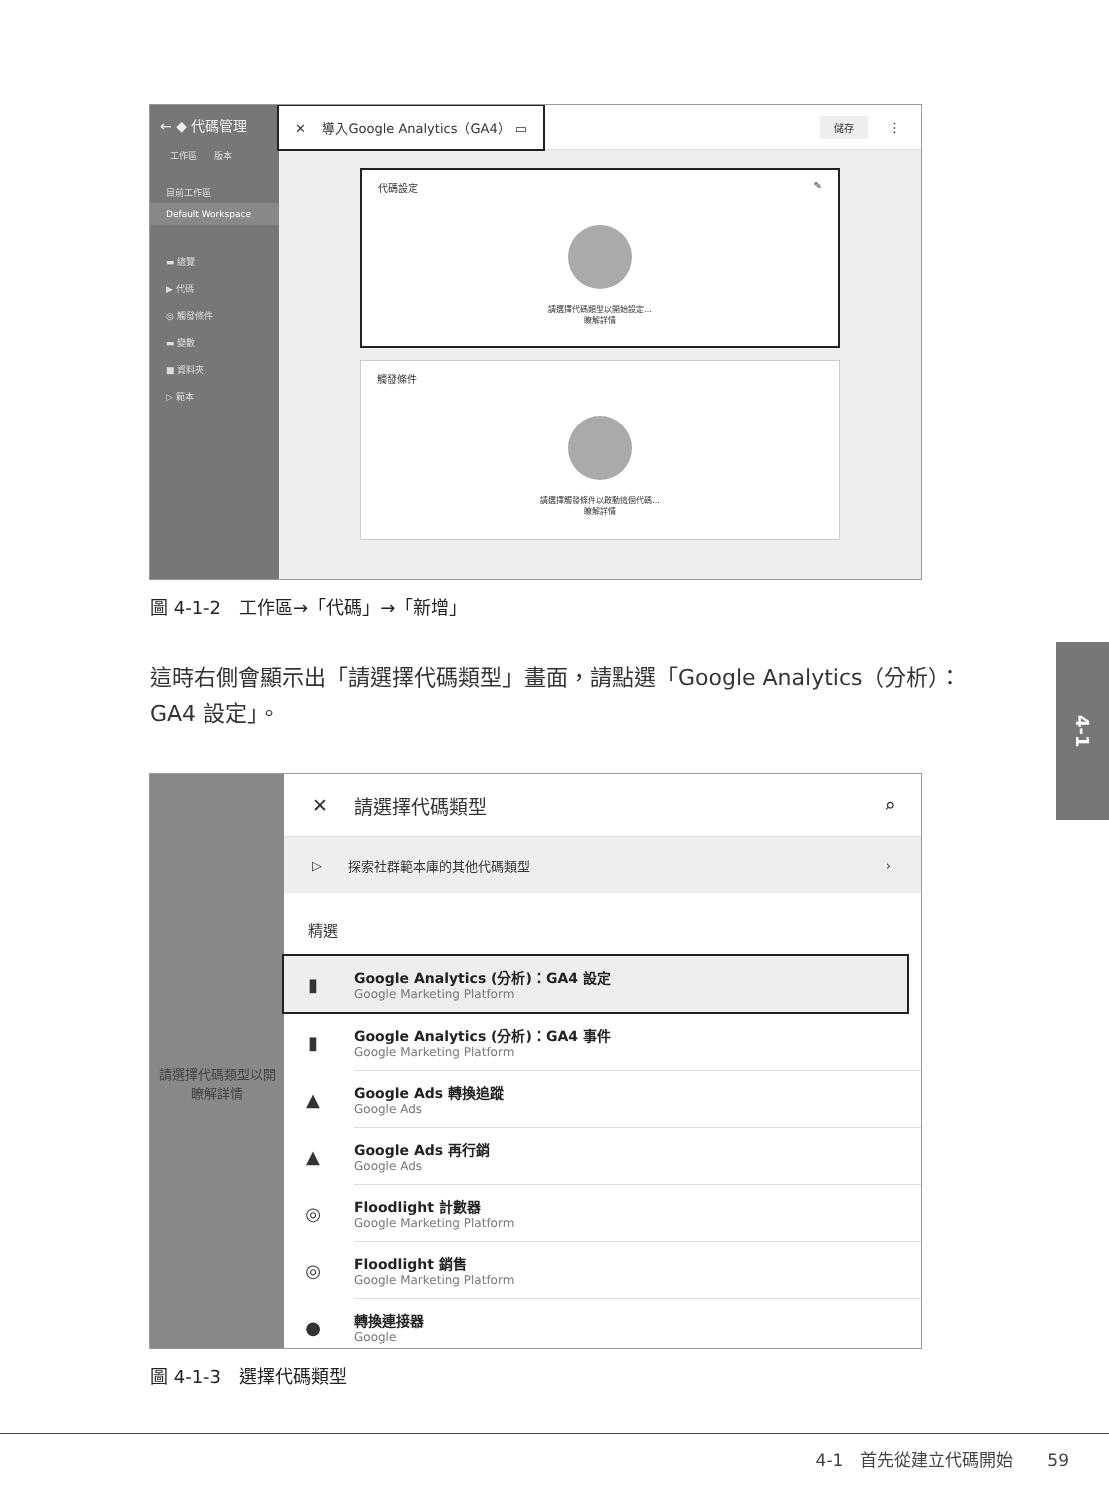← ◆ 代碼管理
工作區 版本
目前工作區
Default Workspace
▬ 總覽
▶ 代碼
◎ 觸發條件
▬ 變數
■ 資料夾
▷ 範本
✕ 導入Google Analytics（GA4） ▭ 儲存 ⋮
代碼設定 ✎
請選擇代碼類型以開始設定...
瞭解詳情
觸發條件
請選擇觸發條件以啟動這個代碼...
瞭解詳情
圖 4-1-2　工作區→「代碼」→「新增」
這時右側會顯示出「請選擇代碼類型」畫面，請點選「Google Analytics（分析）：GA4 設定」。
4-1
請選擇代碼類型以開
瞭解詳情
✕ 請選擇代碼類型 ⌕
▷ 探索社群範本庫的其他代碼類型 ›
精選
▮
Google Analytics (分析)：GA4 設定
Google Marketing Platform
▮
Google Analytics (分析)：GA4 事件
Google Marketing Platform
▲
Google Ads 轉換追蹤
Google Ads
▲
Google Ads 再行銷
Google Ads
◎
Floodlight 計數器
Google Marketing Platform
◎
Floodlight 銷售
Google Marketing Platform
●
轉換連接器
Google
圖 4-1-3　選擇代碼類型
4-1　首先從建立代碼開始　　59